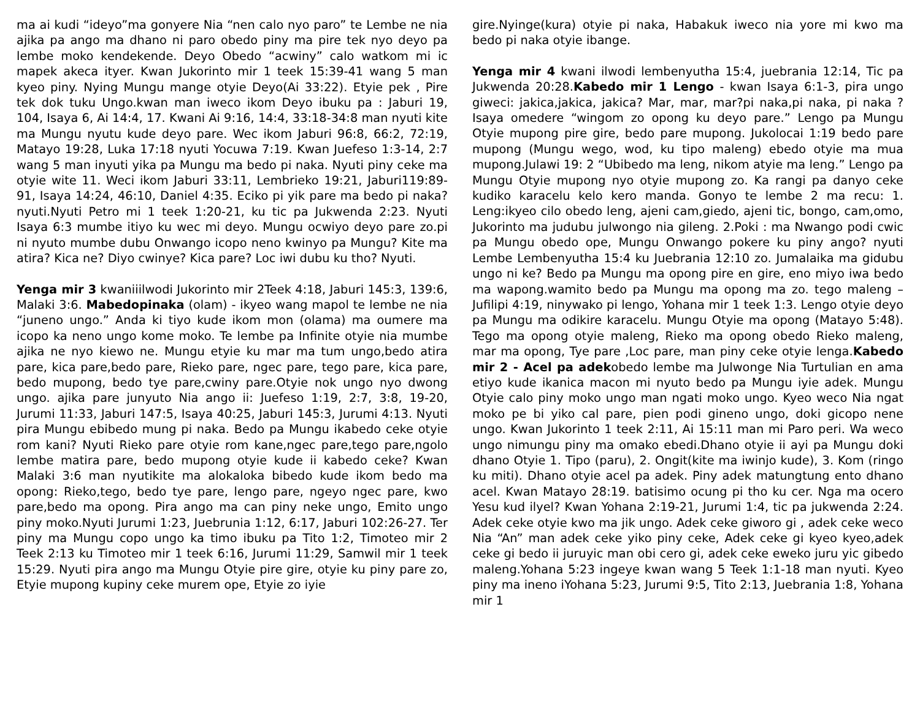ma ai kudi “ideyo”ma gonyere Nia “nen calo nyo paro” te Lembe ne nia ajika pa ango ma dhano ni paro obedo piny ma pire tek nyo deyo pa lembe moko kendekende. Deyo Obedo “acwiny” calo watkom mi ic mapek akeca ityer. Kwan Jukorinto mir 1 teek 15:39-41 wang 5 man kyeo piny. Nying Mungu mange otyie Deyo(Ai 33:22). Etyie pek , Pire tek dok tuku Ungo.kwan man iweco ikom Deyo ibuku pa : Jaburi 19, 104, Isaya 6, Ai 14:4, 17. Kwani Ai 9:16, 14:4, 33:18-34:8 man nyuti kite ma Mungu nyutu kude deyo pare. Wec ikom Jaburi 96:8, 66:2, 72:19, Matayo 19:28, Luka 17:18 nyuti Yocuwa 7:19. Kwan Juefeso 1:3-14, 2:7 wang 5 man inyuti yika pa Mungu ma bedo pi naka. Nyuti piny ceke ma otyie wite 11. Weci ikom Jaburi 33:11, Lembrieko 19:21, Jaburi119:89-91, Isaya 14:24, 46:10, Daniel 4:35. Eciko pi yik pare ma bedo pi naka?nyuti.Nyuti Petro mi 1 teek 1:20-21, ku tic pa Jukwenda 2:23. Nyuti Isaya 6:3 mumbe itiyo ku wec mi deyo. Mungu ocwiyo deyo pare zo.pi ni nyuto mumbe dubu Onwango icopo neno kwinyo pa Mungu? Kite ma atira? Kica ne? Diyo cwinye? Kica pare? Loc iwi dubu ku tho? Nyuti.
Yenga mir 3 kwaniiilwodi Jukorinto mir 2Teek 4:18, Jaburi 145:3, 139:6, Malaki 3:6. Mabedopinaka (olam) - ikyeo wang mapol te lembe ne nia “juneno ungo.” Anda ki tiyo kude ikom mon (olama) ma oumere ma icopo ka neno ungo kome moko. Te lembe pa Infinite otyie nia mumbe ajika ne nyo kiewo ne. Mungu etyie ku mar ma tum ungo,bedo atira pare, kica pare,bedo pare, Rieko pare, ngec pare, tego pare, kica pare, bedo mupong, bedo tye pare,cwiny pare.Otyie nok ungo nyo dwong ungo. ajika pare junyuto Nia ango ii: Juefeso 1:19, 2:7, 3:8, 19-20, Jurumi 11:33, Jaburi 147:5, Isaya 40:25, Jaburi 145:3, Jurumi 4:13. Nyuti pira Mungu ebibedo mung pi naka. Bedo pa Mungu ikabedo ceke otyie rom kani? Nyuti Rieko pare otyie rom kane,ngec pare,tego pare,ngolo lembe matira pare, bedo mupong otyie kude ii kabedo ceke? Kwan Malaki 3:6 man nyutikite ma alokaloka bibedo kude ikom bedo ma opong: Rieko,tego, bedo tye pare, lengo pare, ngeyo ngec pare, kwo pare,bedo ma opong. Pira ango ma can piny neke ungo, Emito ungo piny moko.Nyuti Jurumi 1:23, Juebrunia 1:12, 6:17, Jaburi 102:26-27. Ter piny ma Mungu copo ungo ka timo ibuku pa Tito 1:2, Timoteo mir 2 Teek 2:13 ku Timoteo mir 1 teek 6:16, Jurumi 11:29, Samwil mir 1 teek 15:29. Nyuti pira ango ma Mungu Otyie pire gire, otyie ku piny pare zo, Etyie mupong kupiny ceke murem ope, Etyie zo iyie
gire.Nyinge(kura) otyie pi naka, Habakuk iweco nia yore mi kwo ma bedo pi naka otyie ibange.
Yenga mir 4 kwani ilwodi lembenyutha 15:4, juebrania 12:14, Tic pa Jukwenda 20:28.Kabedo mir 1 Lengo - kwan Isaya 6:1-3, pira ungo giweci: jakica,jakica, jakica? Mar, mar, mar?pi naka,pi naka, pi naka ? Isaya omedere “wingom zo opong ku deyo pare.” Lengo pa Mungu Otyie mupong pire gire, bedo pare mupong. Jukolocai 1:19 bedo pare mupong (Mungu wego, wod, ku tipo maleng) ebedo otyie ma mua mupong.Julawi 19: 2 “Ubibedo ma leng, nikom atyie ma leng.” Lengo pa Mungu Otyie mupong nyo otyie mupong zo. Ka rangi pa danyo ceke kudiko karacelu kelo kero manda. Gonyo te lembe 2 ma recu: 1. Leng:ikyeo cilo obedo leng, ajeni cam,giedo, ajeni tic, bongo, cam,omo, Jukorinto ma judubu julwongo nia gileng. 2.Poki : ma Nwango podi cwic pa Mungu obedo ope, Mungu Onwango pokere ku piny ango? nyuti Lembe Lembenyutha 15:4 ku Juebrania 12:10 zo. Jumalaika ma gidubu ungo ni ke? Bedo pa Mungu ma opong pire en gire, eno miyo iwa bedo ma wapong.wamito bedo pa Mungu ma opong ma zo. tego maleng – Jufilipi 4:19, ninywako pi lengo, Yohana mir 1 teek 1:3. Lengo otyie deyo pa Mungu ma odikire karacelu. Mungu Otyie ma opong (Matayo 5:48). Tego ma opong otyie maleng, Rieko ma opong obedo Rieko maleng, mar ma opong, Tye pare ,Loc pare, man piny ceke otyie lenga.Kabedo mir 2 - Acel pa adekobedo lembe ma Julwonge Nia Turtulian en ama etiyo kude ikanica macon mi nyuto bedo pa Mungu iyie adek. Mungu Otyie calo piny moko ungo man ngati moko ungo. Kyeo weco Nia ngat moko pe bi yiko cal pare, pien podi gineno ungo, doki gicopo nene ungo. Kwan Jukorinto 1 teek 2:11, Ai 15:11 man mi Paro peri. Wa weco ungo nimungu piny ma omako ebedi.Dhano otyie ii ayi pa Mungu doki dhano Otyie 1. Tipo (paru), 2. Ongit(kite ma iwinjo kude), 3. Kom (ringo ku miti). Dhano otyie acel pa adek. Piny adek matungtung ento dhano acel. Kwan Matayo 28:19. batisimo ocung pi tho ku cer. Nga ma ocero Yesu kud ilyel? Kwan Yohana 2:19-21, Jurumi 1:4, tic pa jukwenda 2:24. Adek ceke otyie kwo ma jik ungo. Adek ceke giworo gi , adek ceke weco Nia “An” man adek ceke yiko piny ceke, Adek ceke gi kyeo kyeo,adek ceke gi bedo ii juruyic man obi cero gi, adek ceke eweko juru yic gibedo maleng.Yohana 5:23 ingeye kwan wang 5 Teek 1:1-18 man nyuti. Kyeo piny ma ineno iYohana 5:23, Jurumi 9:5, Tito 2:13, Juebrania 1:8, Yohana mir 1